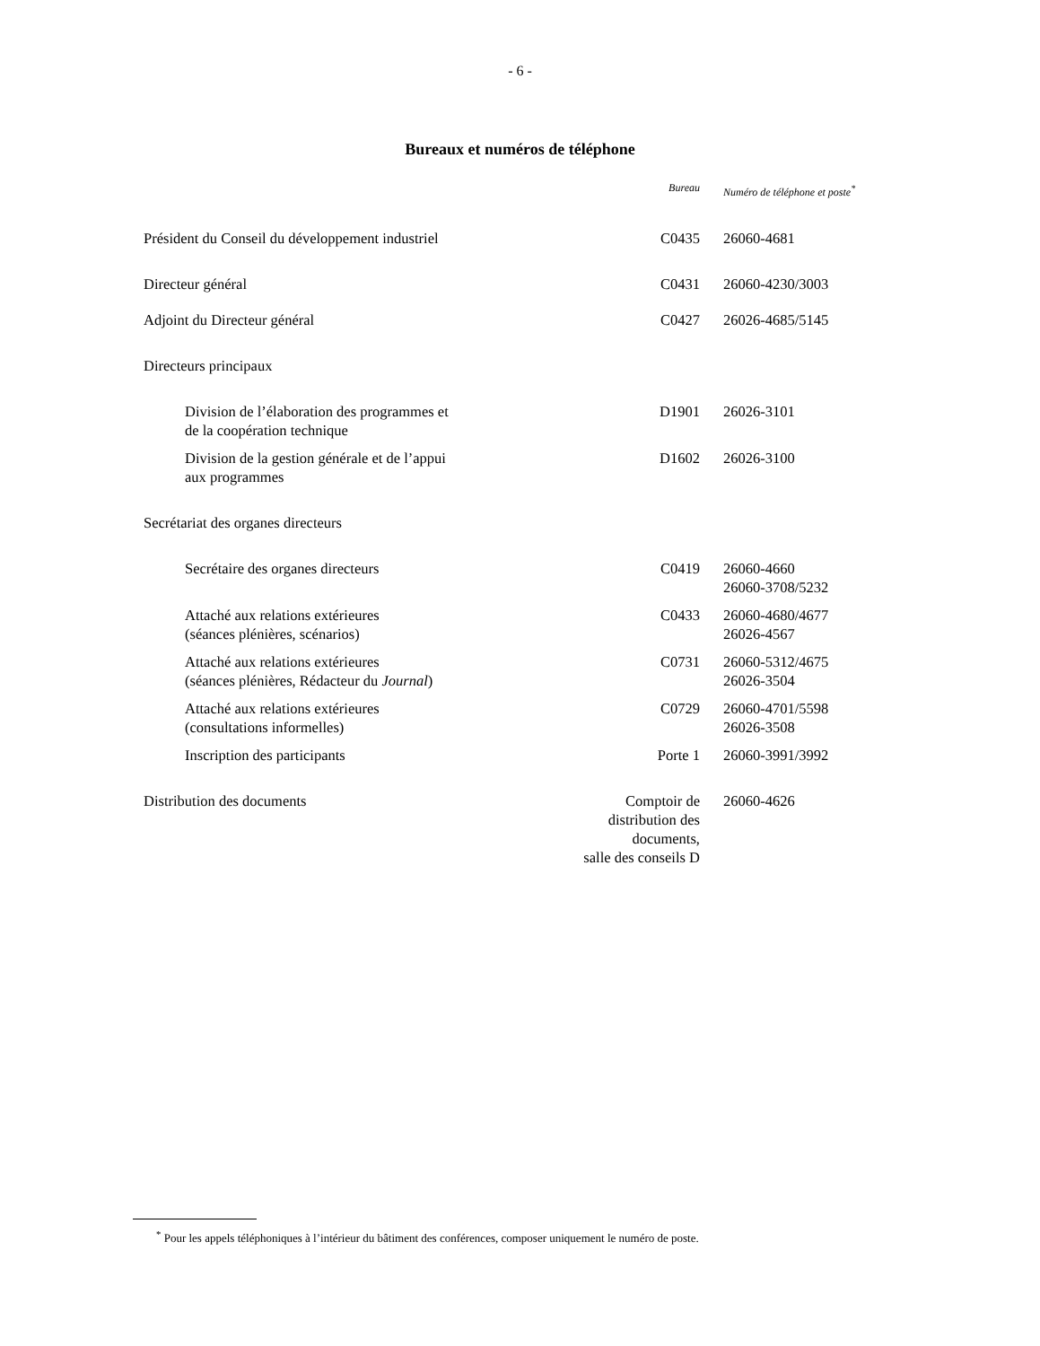- 6 -
Bureaux et numéros de téléphone
| | Bureau | Numéro de téléphone et poste<sup>*</sup> |
| --- | --- | --- |
| Président du Conseil du développement industriel | C0435 | 26060-4681 |
| Directeur général | C0431 | 26060-4230/3003 |
| Adjoint du Directeur général | C0427 | 26026-4685/5145 |
| Directeurs principaux | | |
| Division de l’élaboration des programmes et de la coopération technique | D1901 | 26026-3101 |
| Division de la gestion générale et de l’appui aux programmes | D1602 | 26026-3100 |
| Secrétariat des organes directeurs | | |
| Secrétaire des organes directeurs | C0419 | 26060-4660 26060-3708/5232 |
| Attaché aux relations extérieures (séances plénières, scénarios) | C0433 | 26060-4680/4677 26026-4567 |
| Attaché aux relations extérieures (séances plénières, Rédacteur du Journal ) | C0731 | 26060-5312/4675 26026-3504 |
| Attaché aux relations extérieures (consultations informelles) | C0729 | 26060-4701/5598 26026-3508 |
| Inscription des participants | Porte 1 | 26060-3991/3992 |
| Distribution des documents | Comptoir de distribution des documents, salle des conseils D | 26060-4626 |
<sup>*</sup> Pour les appels téléphoniques à l’intérieur du bâtiment des conférences, composer uniquement le numéro de poste.